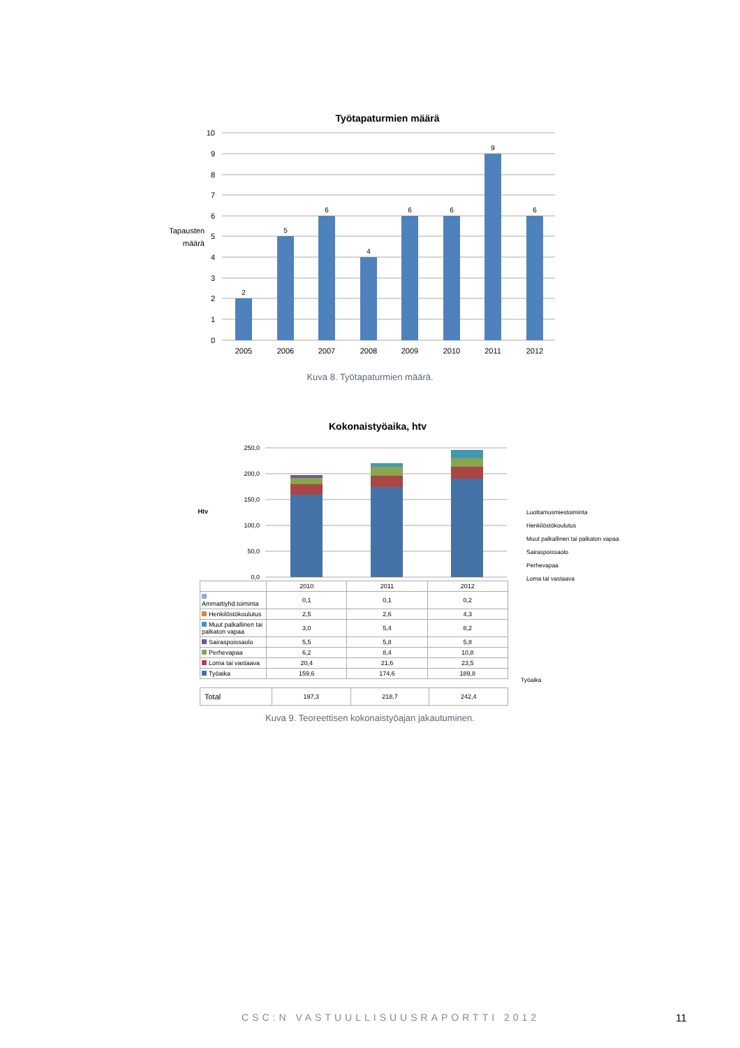Työtapaturmien määrä
2
5
6
4
6
6
9
6
10
9
8
7
6
5
4
3
2
1
0
Tapausten
määrä
2005
2006
2007
2008
2009
2010
2011
2012
Kuva 8. Työtapaturmien määrä.
Kokonaistyöaika, htv
250,0
200,0
150,0
100,0
50,0
0,0
Htv
Luottamusmiestoiminta
Henkilöstökoulutus
Muut palkallinen tai palkaton vapaa
Sairaspoissaolo
Perhevapaa
Loma tai vastaava
| | 2010 | 2011 | 2012 |
| --- | --- | --- | --- |
| Ammattiyhd.toiminta | 0,1 | 0,1 | 0,2 |
| Henkilöstökoulutus | 2,5 | 2,6 | 4,3 |
| Muut palkallinen tai palkaton vapaa | 3,0 | 5,4 | 8,2 |
| Sairaspoissaolo | 5,5 | 5,8 | 5,8 |
| Perhevapaa | 6,2 | 8,4 | 10,8 |
| Loma tai vastaava | 20,4 | 21,6 | 23,5 |
| Työaika | 159,6 | 174,6 | 189,8 |
Työaika
| Total | 197,3 | 218,7 | 242,4 |
Kuva 9. Teoreettisen kokonaistyöajan jakautuminen.
CSC:N VASTUULLISUUSRAPORTTI 2012
11